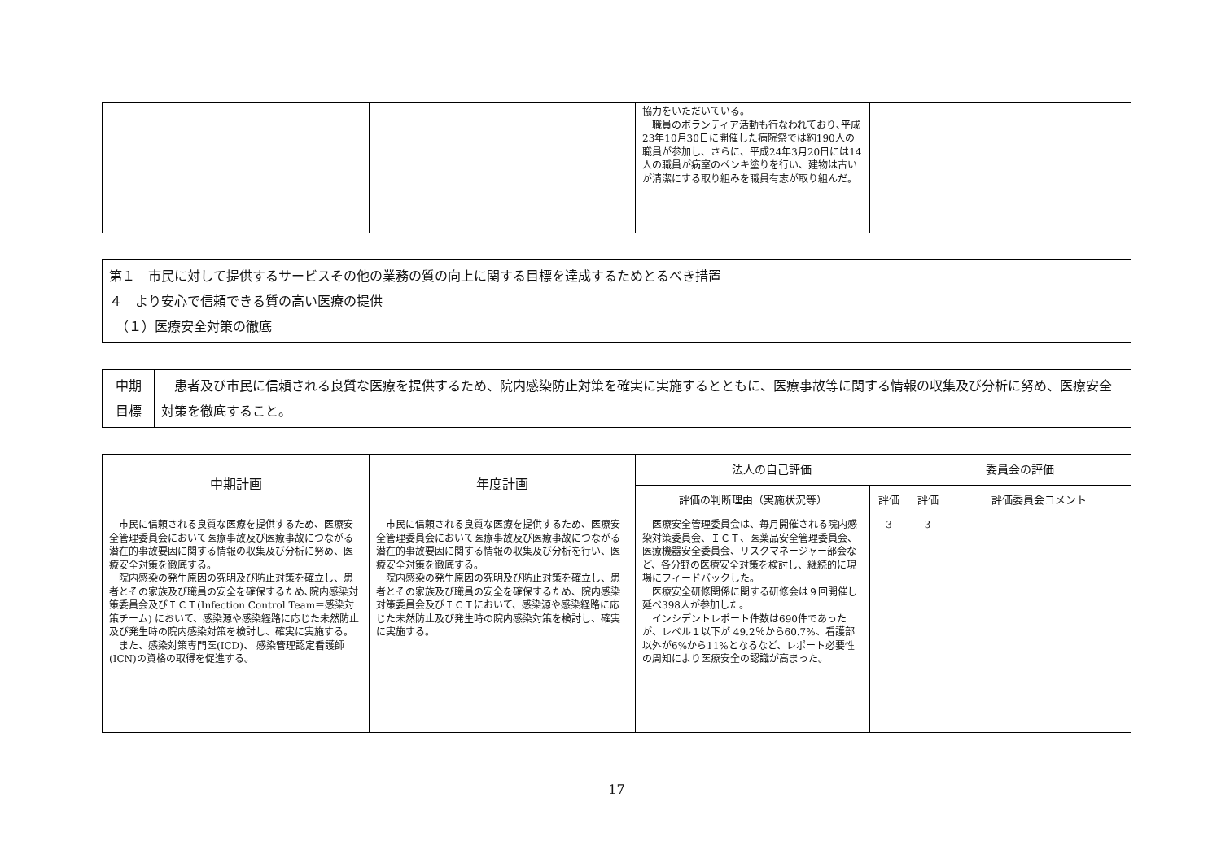| | | 協力をいただいている。 職員のボランティア活動も行なわれており､平成23年10月30日に開催した病院祭では約190人の職員が参加し、さらに、平成24年3月20日には14人の職員が病室のペンキ塗りを行い、建物は古いが清潔にする取り組みを職員有志が取り組んだ。 | | | |
第１　市民に対して提供するサービスその他の業務の質の向上に関する目標を達成するためとるべき措置
４　より安心で信頼できる質の高い医療の提供
　（１）医療安全対策の徹底
| 中期 目標 | 患者及び市民に信頼される良質な医療を提供するため、院内感染防止対策を確実に実施するとともに、医療事故等に関する情報の収集及び分析に努め、医療安全対策を徹底すること。 |
| 中期計画 | 年度計画 | 法人の自己評価 | | 委員会の評価 | |
| --- | --- | --- | --- | --- | --- |
| | | 評価の判断理由（実施状況等） | 評価 | 評価 | 評価委員会コメント |
| 市民に信頼される良質な医療を提供するため、医療安全管理委員会において医療事故及び医療事故につながる潜在的事故要因に関する情報の収集及び分析に努め、医療安全対策を徹底する。 院内感染の発生原因の究明及び防止対策を確立し、患者とその家族及び職員の安全を確保するため､院内感染対策委員会及びＩＣＴ(Infection Control Team＝感染対策チーム) において、感染源や感染経路に応じた未然防止及び発生時の院内感染対策を検討し、確実に実施する。 また、感染対策専門医(ICD)、 感染管理認定看護師(ICN)の資格の取得を促進する。 | 市民に信頼される良質な医療を提供するため、医療安全管理委員会において医療事故及び医療事故につながる潜在的事故要因に関する情報の収集及び分析を行い、医療安全対策を徹底する。 院内感染の発生原因の究明及び防止対策を確立し、患者とその家族及び職員の安全を確保するため、院内感染対策委員会及びＩＣＴにおいて、感染源や感染経路に応じた未然防止及び発生時の院内感染対策を検討し、確実に実施する。 | 医療安全管理委員会は、毎月開催される院内感染対策委員会、ＩＣＴ、医薬品安全管理委員会、医療機器安全委員会、リスクマネージャー部会など、各分野の医療安全対策を検討し、継続的に現場にフィードバックした。 医療安全研修関係に関する研修会は９回開催し延べ398人が参加した。 インシデントレポート件数は690件であったが、レベル１以下が 49.2％から60.7%、看護部以外が6%から11%となるなど、レポート必要性の周知により医療安全の認識が高まった。 | 3 | 3 | |
17